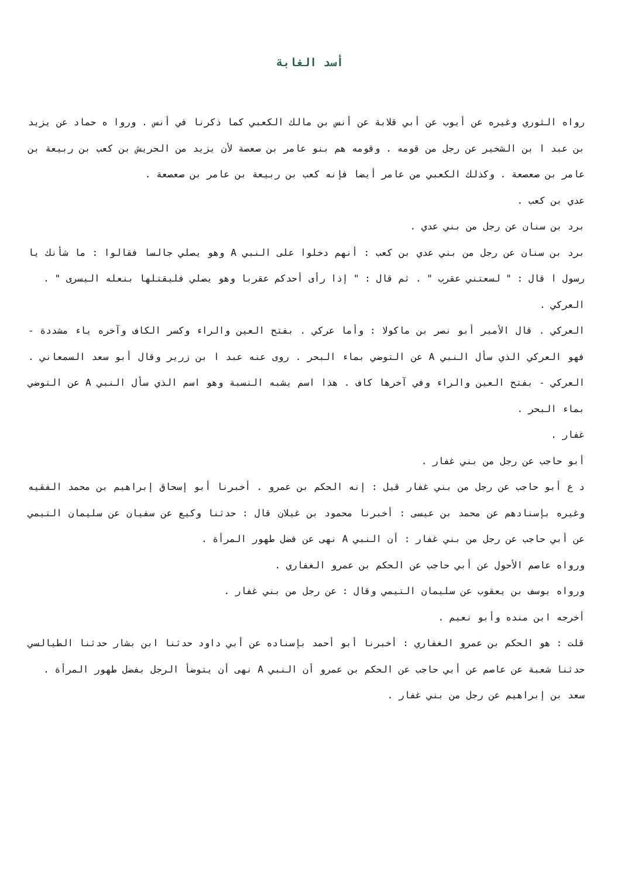أسد الغابة
رواه الثوري وغيره عن أيوب عن أبي قلابة عن أنس بن مالك الكعبي كما ذكرنا في أنس . وروا ه حماد عن يزيد بن عبد ا بن الشخير عن رجل من قومه . وقومه هم بنو عامر بن صعصة لأن يزيد من الحريش بن كعب بن ربيعة بن عامر بن صعصعة . وكذلك الكعبي من عامر أيضا فإنه كعب بن ربيعة بن عامر بن صعصعة .
عدي بن كعب .
برد بن سنان عن رجل من بني عدي .
برد بن سنان عن رجل من بني عدي بن كعب : أنهم دخلوا على النبي A وهو يصلي جالسا فقالوا : ما شأنك يا رسول ا قال : " لسعتني عقرب " . ثم قال : " إذا رأى أحدكم عقربا وهو يصلي فليقتلها بنعله اليسرى " .
العركي .
العركي . قال الأمير أبو نصر بن ماكولا : وأما عركي . بفتح العين والراء وكسر الكاف وآخره ياء مشددة - فهو العركي الذي سأل النبي A عن التوضي بماء البحر . روى عنه عبد ا بن زرير وقال أبو سعد السمعاني . العركي - بفتح العين والراء وفي آخرها كاف . هذا اسم يشبه النسبة وهو اسم الذي سأل النبي A عن التوضي بماء البحر .
غفار .
أبو حاجب عن رجل من بني غفار .
د ع أبو حاجب عن رجل من بني غفار قيل : إنه الحكم بن عمرو . أخبرنا أبو إسحاق إبراهيم بن محمد الفقيه وغيره بإسنادهم عن محمد بن عيسى : أخبرنا محمود بن غيلان قال : حدثنا وكيع عن سفيان عن سليمان التيمي عن أبي حاجب عن رجل من بني غفار : أن النبي A نهى عن فضل طهور المرأة .
ورواه عاصم الأحول عن أبي حاجب عن الحكم بن عمرو الغفاري .
ورواه يوسف بن يعقوب عن سليمان التيمي وقال : عن رجل من بني غفار .
أخرجه ابن منده وأبو نعيم .
قلت : هو الحكم بن عمرو الغفاري : أخبرنا أبو أحمد بإسناده عن أبي داود حدثنا ابن بشار حدثنا الطيالسي حدثنا شعبة عن عاصم عن أبي حاجب عن الحكم بن عمرو أن النبي A نهى أن يتوضأ الرجل بفضل طهور المرأة .
سعد بن إبراهيم عن رجل من بني غفار .